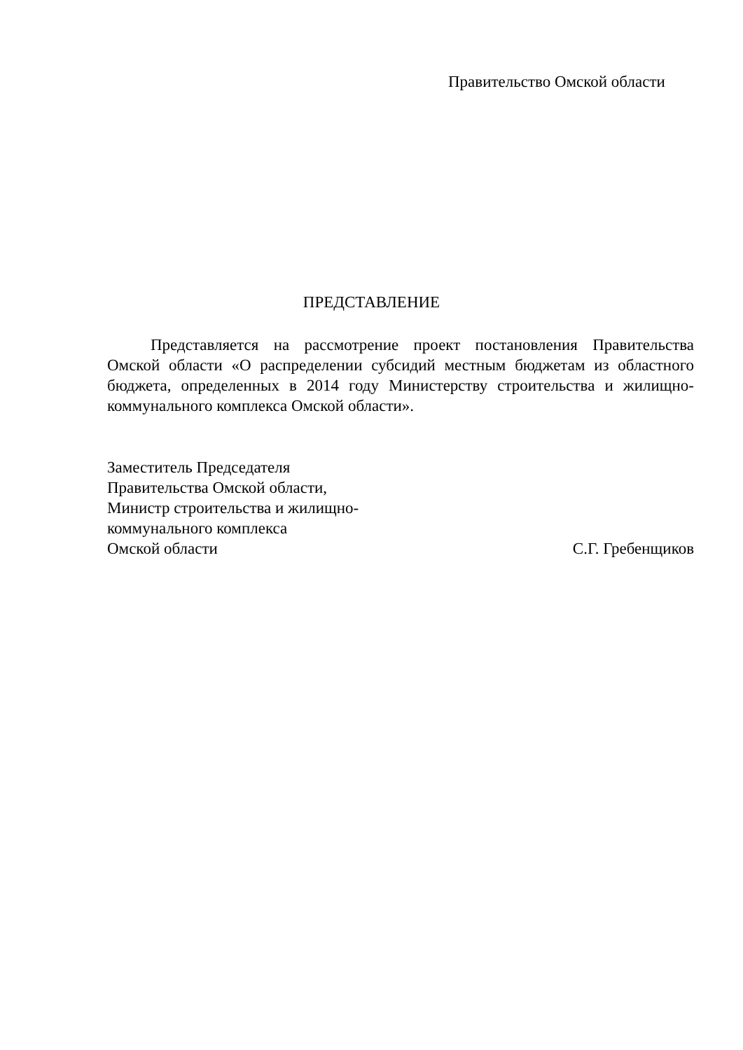Правительство Омской области
ПРЕДСТАВЛЕНИЕ
Представляется на рассмотрение проект постановления Правительства Омской области «О распределении субсидий местным бюджетам из областного бюджета, определенных в 2014 году Министерству строительства и жилищно-коммунального комплекса Омской области».
Заместитель Председателя
Правительства Омской области,
Министр строительства и жилищно-
коммунального комплекса
Омской области С.Г. Гребенщиков